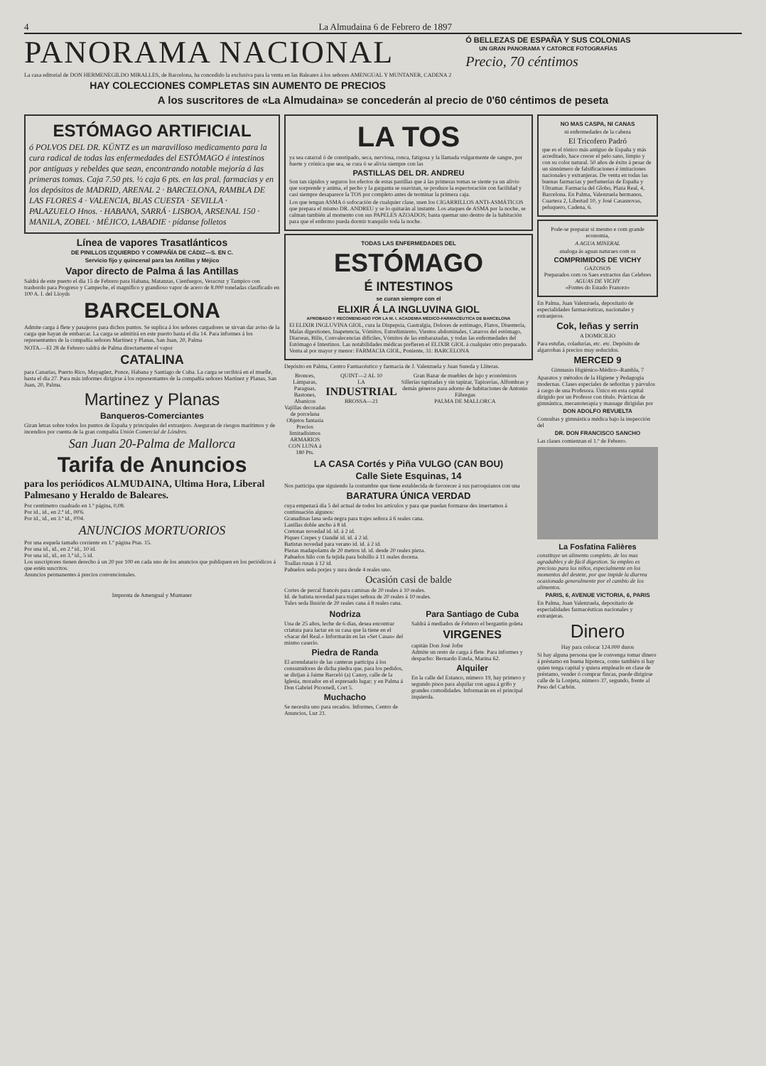4 La Almudaina 6 de Febrero de 1897
PANORAMA NACIONAL
La casa editorial de DON HERMENEGILDO MIRALLES, de Barcelona, ha concedido la exclusiva para la venta en las Baleares á los señores AMENGUAL Y MUNTANER, CADENA 2
HAY COLECCIONES COMPLETAS SIN AUMENTO DE PRECIOS
Ó BELLEZAS DE ESPAÑA Y SUS COLONIAS
UN GRAN PANORAMA Y CATORCE FOTOGRAFÍAS
Precio, 70 céntimos
A los suscritores de «La Almudaina» se concederán al precio de 0'60 céntimos de peseta
ESTÓMAGO ARTIFICIAL
ó POLVOS DEL DR. KÜNTZ es un maravilloso medicamento para la cura radical de todas las enfermedades del ESTÓMAGO é intestinos por antiguas y rebeldes que sean, encontrando notable mejoría á las primeras tomas. Caja 7.50 pts. ½ caja 6 pts. en las pral. farmacias y en los depósitos de MADRID, ARENAL 2 · BARCELONA, RAMBLA DE LAS FLORES 4 · VALENCIA, BLAS CUESTA · SEVILLA · PALAZUELO Hnos. · HABANA, SARRÁ · LISBOA, ARSENAL 150 · MANILA, ZOBEL · MÉJICO, LABADIE · pídanse folletos
Línea de vapores Trasatlánticos
DE PINILLOS IZQUIERDO Y COMPAÑÍA DE CÁDIZ—S. EN C.
Servicio fijo y quincenal para las Antillas y Méjico
Vapor directo de Palma á las Antillas
Saldrá de este puerto el día 15 de Febrero para Habana, Matanzas, Cienfuegos, Veracruz y Tampico con trasbordo para Progreso y Campeche, el magnífico y grandioso vapor de acero de 8.000 toneladas clasificado en 100 A. I. del Lloyds
BARCELONA
Admite carga á flete y pasajeros para dichos puntos. Se suplica á los señores cargadores se sirvan dar aviso de la carga que hayan de embarcar. La carga se admitirá en este puerto hasta el día 14. Para informes á los representantes de la compañía señores Martínez y Planas, San Juan, 20, Palma
NOTA.—El 28 de Febrero saldrá de Palma directamente el vapor
CATALINA
para Canarias, Puerto Rico, Mayagüez, Ponce, Habana y Santiago de Cuba. La carga se recibirá en el muelle, hasta el día 27. Para más informes dirigirse á los representantes de la compañía señores Martínez y Planas, San Juan, 20, Palma.
Martinez y Planas
Banqueros-Comerciantes
Giran letras sobre todos los puntos de España y principales del extranjero. Aseguran de riesgos marítimos y de incendios por cuenta de la gran compañía Unión Comercial de Lóndres.
San Juan 20-Palma de Mallorca
Tarifa de Anuncios
para los periódicos ALMUDAINA, Ultima Hora, Liberal Palmesano y Heraldo de Baleares.
Por centímetro cuadrado en 1.ª página, 0,08.
Por id., id., en 2.ª id., 00'6.
Por id., id., en 3.ª id., 0'04.
ANUNCIOS MORTUORIOS
Por una esquela tamaño corriente en 1.ª página Ptas. 15.
Por una id., id., en 2.ª id., 10 id.
Por una id., id., en 3.ª id., 5 id.
Los suscriptores tienen derecho á un 20 por 100 en cada uno de los anuncios que publiquen en los periódicos á que estén suscritos.
Anuncios permanentes á precios convencionales.
Imprenta de Amengual y Muntaner
LA TOS
ya sea catarral ó de constipado, seca, nerviosa, ronca, fatigosa y la llamada vulgarmente de sangre, por fuerte y crónica que sea, se cura ó se alivia siempre con las
PASTILLAS DEL DR. ANDREU
Son tan rápidos y seguros los efectos de estas pastillas que á las primeras tomas se siente ya un alivio que sorprende y anima, el pecho y la garganta se suavizan, se produce la espectoración con facilidad y casi siempre desaparece la TOS por completo antes de terminar la primera caja.
Los que tengan ASMA ó sofocación de cualquier clase, usen los CIGARRILLOS ANTI-ASMÁTICOS que prepara el mismo DR. ANDREU y se lo quitarán al instante. Los ataques de ASMA por la noche, se calman también al momento con sus PAPELES AZOADOS; basta quemar uno dentro de la habitación para que el enfermo pueda dormir tranquilo toda la noche.
TODAS LAS ENFERMEDADES DEL
ESTÓMAGO
É INTESTINOS
se curan siempre con el
ELIXIR Á LA INGLUVINA GIOL
APROBADO Y RECOMENDADO POR LA M. I. ACADEMIA MÉDICO-FARMACÉUTICA DE BARCELONA
El ELIXIR INGLUVINA GIOL, cura la Dispepsia, Gastralgia, Dolores de estómago, Flatos, Disentería, Malas digestiones, Inapetencia, Vómitos, Estreñimiento, Vientos abdominales, Catarros del estómago, Diarreas, Bilis, Convalecencias difíciles, Vómitos de las embarazadas, y todas las enfermedades del Estómago é Intestinos. Las notabilidades médicas prefieren el ELIXIR GIOL á cualquier otro preparado. Venta al por mayor y menor: FARMACIA GIOL, Poniente, 31: BARCELONA
Depósito en Palma, Centro Farmacéutico y farmacia de J. Valenzuela y Juan Sureda y Lliteras.
Bronces, Lámparas,
Paraguas, Bastones, Abanicos
Vajillas decoradas de porcelana
Objetos fantasía
Precios limitadísimos
ARMARIOS CON LUNA á 180 Pts.
QUINT—2 AL 10
LA
INDUSTRIAL
BROSSA—21
Gran Bazar de muebles de lujo y económicos
Sillerías tapizadas y sin tapizar, Tapicerías, Alfombras y demás géneros para adorno de habitaciones de Antonio Fábregas
PALMA DE MALLORCA
LA CASA Cortés y Piña VULGO (CAN BOU)
Calle Siete Esquinas, 14
Nos participa que siguiendo la costumbre que tiene establecida de favorecer á sus parroquianos con una
BARATURA ÚNICA VERDAD
cuya empezará día 5 del actual de todos los artículos y para que puedan formarse des insertamos á continuación algunos:
Granadinas lana seda negra para trajes señora á 6 reales cana.
Lanillas doble ancho á 8 id.
Cretonas novedad id. id. á 2 id.
Piques Crepes y Oandié id. id. á 2 id.
Batistas novedad para verano id. id. á 2 id.
Piezas madapolams de 20 metros id. id. desde 20 reales pieza.
Pañuelos hilo con fa tejida para bolsillo á 11 reales docena.
Toallas rusas á 12 id.
Pañuelos seda porjes y sura desde 4 reales uno.
Ocasión casi de balde
Cortes de percal francés para camisas de 20 reales á 10 reales.
Id. de batista novedad para trajes señora de 20 reales á 10 reales.
Tules seda Ilusión de 20 reales cana á 8 reales cana.
Nodriza
Una de 25 años, leche de 6 días, desea encontrar criatura para lactar en su casa que la tiene en el «Sacar del Real.» Informarán en las «Set Casas» del mismo caserío.
Piedra de Randa
El arrendatario de las canteras participa á los consumidores de dicha piedra que, para los pedidos, se dirijan á Jaime Barceló (a) Canoy, calle de la Iglesia, morador en el espresado lugar; y en Palma á Don Gabriel Picornell, Cort 5.
Muchacho
Se necesita uno para recados. Informes, Centro de Anuncios, Luz 21.
Para Santiago de Cuba
Saldrá á mediados de Febrero el bergantín goleta
VIRGENES
capitán Don José Jofre
Admite un resto de carga á flete. Para informes y despacho: Bernardo Estela, Marina 62.
Alquiler
En la calle del Estanco, número 19, hay primero y segundo pisos para alquilar con agua á grifo y grandes comodidades. Informarán en el principal izquierda.
NO MAS CASPA, NI CANAS
ni enfermedades de la cabeza
El Tricofero Padró
que es el tónico más antiguo de España y más acreditado, hace crecer el pelo sano, limpio y con su color natural. 50 años de éxito á pesar de un sinnúmero de falsificaciones é imitaciones nacionales y extranjeras. De venta en todas las buenas farmacias y perfumerías de España y Ultramar. Farmacia del Globo, Plaza Real, 4, Barcelona. En Palma, Valenzuela hermanos, Cuartera 2, Libertad 10, y José Casasnovas, peluquero, Cadena, 6.
Pode-se preparar si mesmo e com grande economia,
A AGUA MINERAL
analoga ás aguas naturaes com os
COMPRIMIDOS DE VICHY
GAZOSOS
Preparados com os Saes extractos das Celebres
AGUAS DE VICHY
«Fontes do Estado Francez»
En Palma, Juan Valenzuela, depositario de especialidades farmacéuticas, nacionales y extranjeros.
Cok, leñas y serrin
A DOMICILIO
Para estufas, coladurías, etc. etc. Depósito de algarrobas á precios muy reducidos.
MERCED 9
Gimnasio Higiénico-Médico--Rambla, 7
Aparatos y métodos de la Higiene y Pedagogía modernas. Clases especiales de señoritas y párvulos á cargo de una Profesora. Único en esta capital dirigido por un Profesor con título. Prácticas de gimnástica, mecanoterapia y massage dirigidas por
DON ADOLFO REVUELTA
Consultas y gimnástica médica bajo la inspección del
DR. DON FRANCISCO SANCHO
Las clases comienzan el 1.º de Febrero.
La Fosfatina Falières
constituye un alimento completo, de los mas agradables y de fácil digestion. Su empleo es precioso para los niños, especialmente en los momentos del destete, por que impide la diarrea ocasionada generalmente por el cambio de los alimentos.
PARIS, 6, AVENUE VICTORIA, 6, PARIS
En Palma, Juan Valenzuela, depositario de especialidades farmacéuticas nacionales y extranjeras.
Dinero
Hay para colocar 124.000 duros
Si hay alguna persona que le convenga tomar dinero á préstamo en buena hipoteca, como también si hay quien tenga capital y quiera emplearlo en clase de préstamo, vender ó comprar fincas, puede dirigirse calle de la Lonjeta, número 37, segundo, frente al Peso del Carbón.